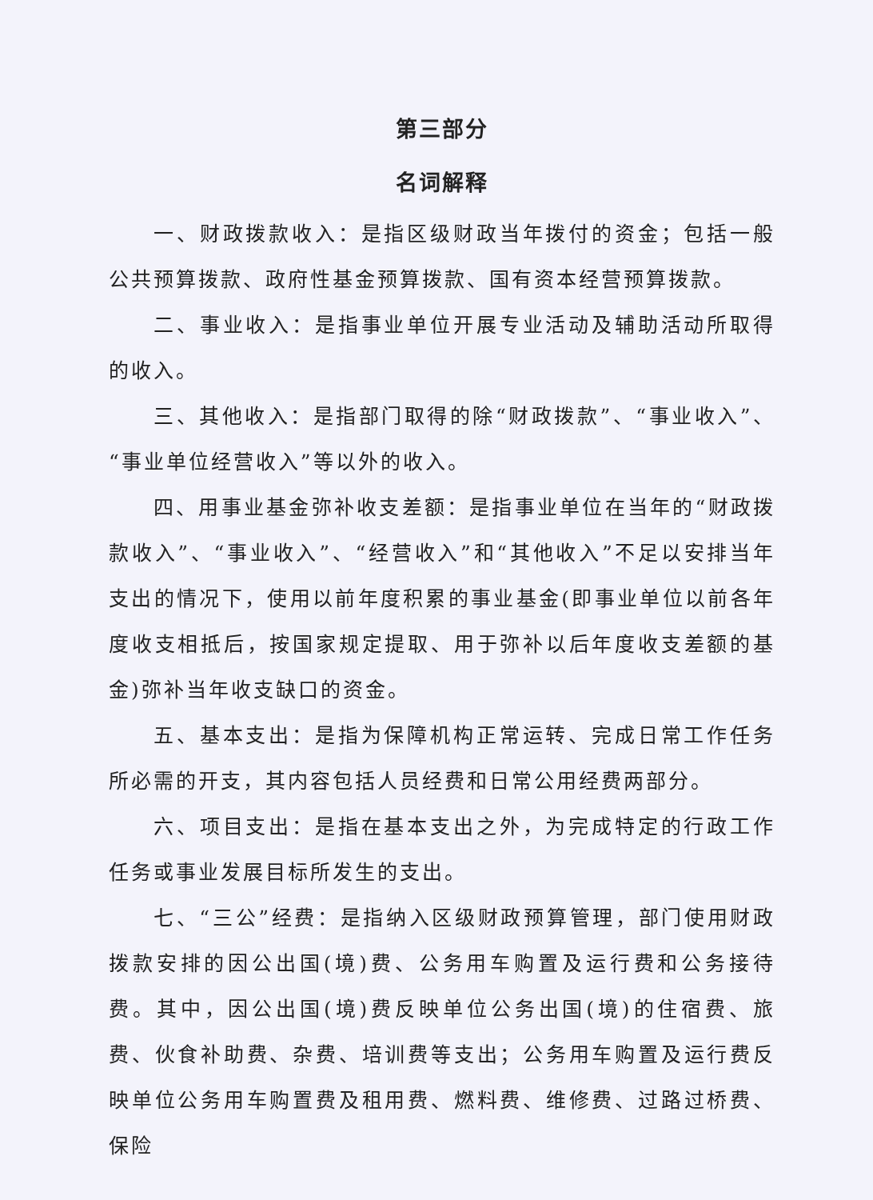第三部分
名词解释
一、财政拨款收入：是指区级财政当年拨付的资金；包括一般公共预算拨款、政府性基金预算拨款、国有资本经营预算拨款。
二、事业收入：是指事业单位开展专业活动及辅助活动所取得的收入。
三、其他收入：是指部门取得的除“财政拨款”、“事业收入”、“事业单位经营收入”等以外的收入。
四、用事业基金弥补收支差额：是指事业单位在当年的“财政拨款收入”、“事业收入”、“经营收入”和“其他收入”不足以安排当年支出的情况下，使用以前年度积累的事业基金(即事业单位以前各年度收支相抵后，按国家规定提取、用于弥补以后年度收支差额的基金)弥补当年收支缺口的资金。
五、基本支出：是指为保障机构正常运转、完成日常工作任务所必需的开支，其内容包括人员经费和日常公用经费两部分。
六、项目支出：是指在基本支出之外，为完成特定的行政工作任务或事业发展目标所发生的支出。
七、“三公”经费：是指纳入区级财政预算管理，部门使用财政拨款安排的因公出国(境)费、公务用车购置及运行费和公务接待费。其中，因公出国(境)费反映单位公务出国(境)的住宿费、旅费、伙食补助费、杂费、培训费等支出；公务用车购置及运行费反映单位公务用车购置费及租用费、燃料费、维修费、过路过桥费、保险